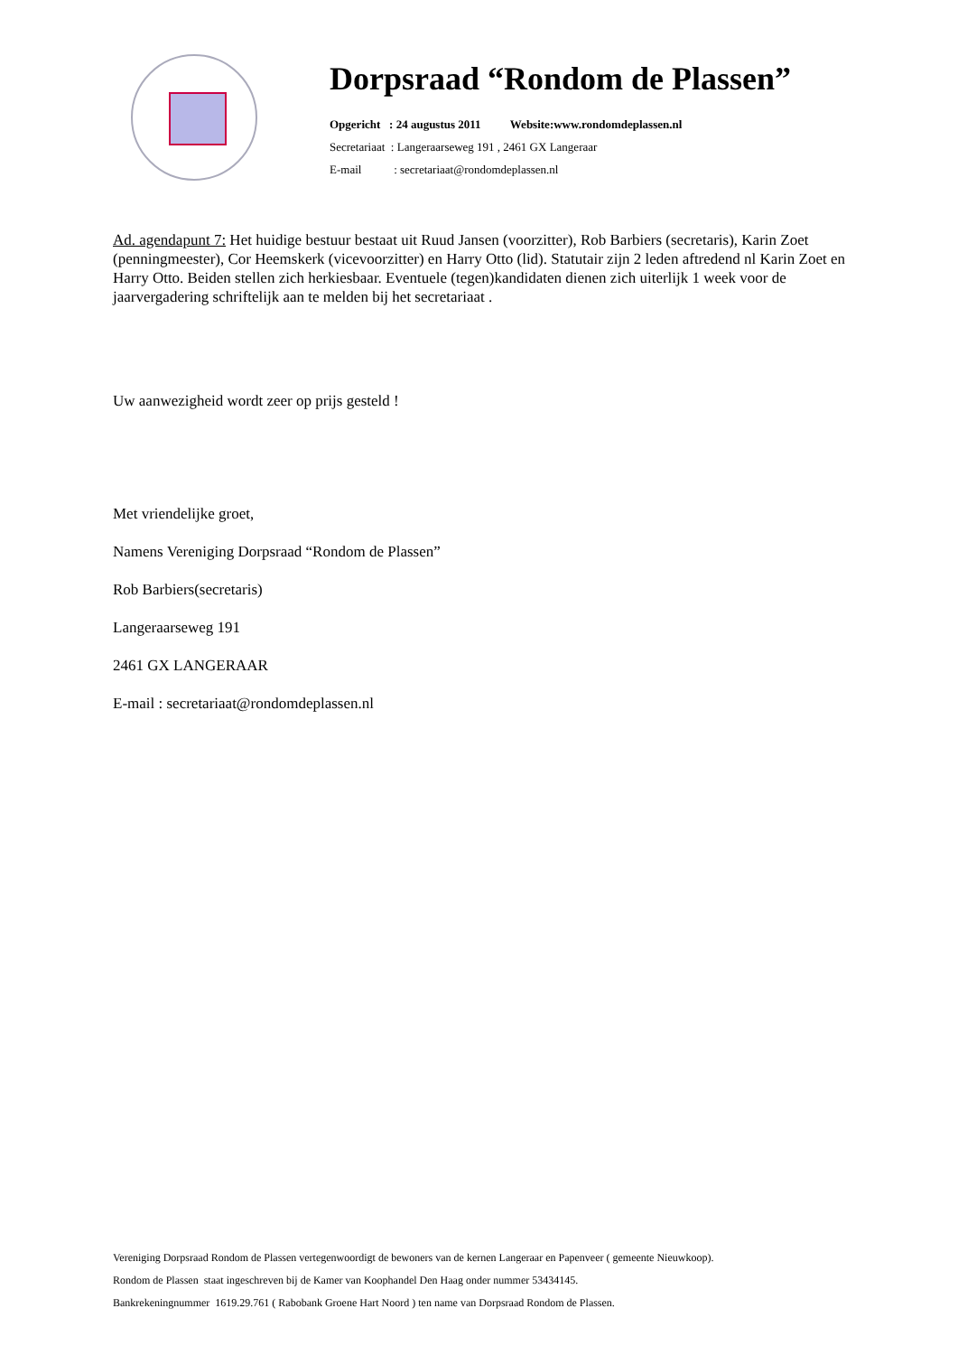Dorpsraad “Rondom de Plassen”
Opgericht : 24 augustus 2011 Website:www.rondomdeplassen.nl
Secretariaat : Langeraarseweg 191 , 2461 GX Langeraar
E-mail : secretariaat@rondomdeplassen.nl
Ad. agendapunt 7: Het huidige bestuur bestaat uit Ruud Jansen (voorzitter), Rob Barbiers (secretaris), Karin Zoet (penningmeester), Cor Heemskerk (vicevoorzitter) en Harry Otto (lid). Statutair zijn 2 leden aftredend nl Karin Zoet en Harry Otto. Beiden stellen zich herkiesbaar. Eventuele (tegen)kandidaten dienen zich uiterlijk 1 week voor de jaarvergadering schriftelijk aan te melden bij het secretariaat .
Uw aanwezigheid wordt zeer op prijs gesteld !
Met vriendelijke groet,
Namens Vereniging Dorpsraad “Rondom de Plassen”
Rob Barbiers(secretaris)
Langeraarseweg 191
2461 GX LANGERAAR
E-mail : secretariaat@rondomdeplassen.nl
Vereniging Dorpsraad Rondom de Plassen vertegenwoordigt de bewoners van de kernen Langeraar en Papenveer ( gemeente Nieuwkoop).
Rondom de Plassen staat ingeschreven bij de Kamer van Koophandel Den Haag onder nummer 53434145.
Bankrekeningnummer 1619.29.761 ( Rabobank Groene Hart Noord ) ten name van Dorpsraad Rondom de Plassen.